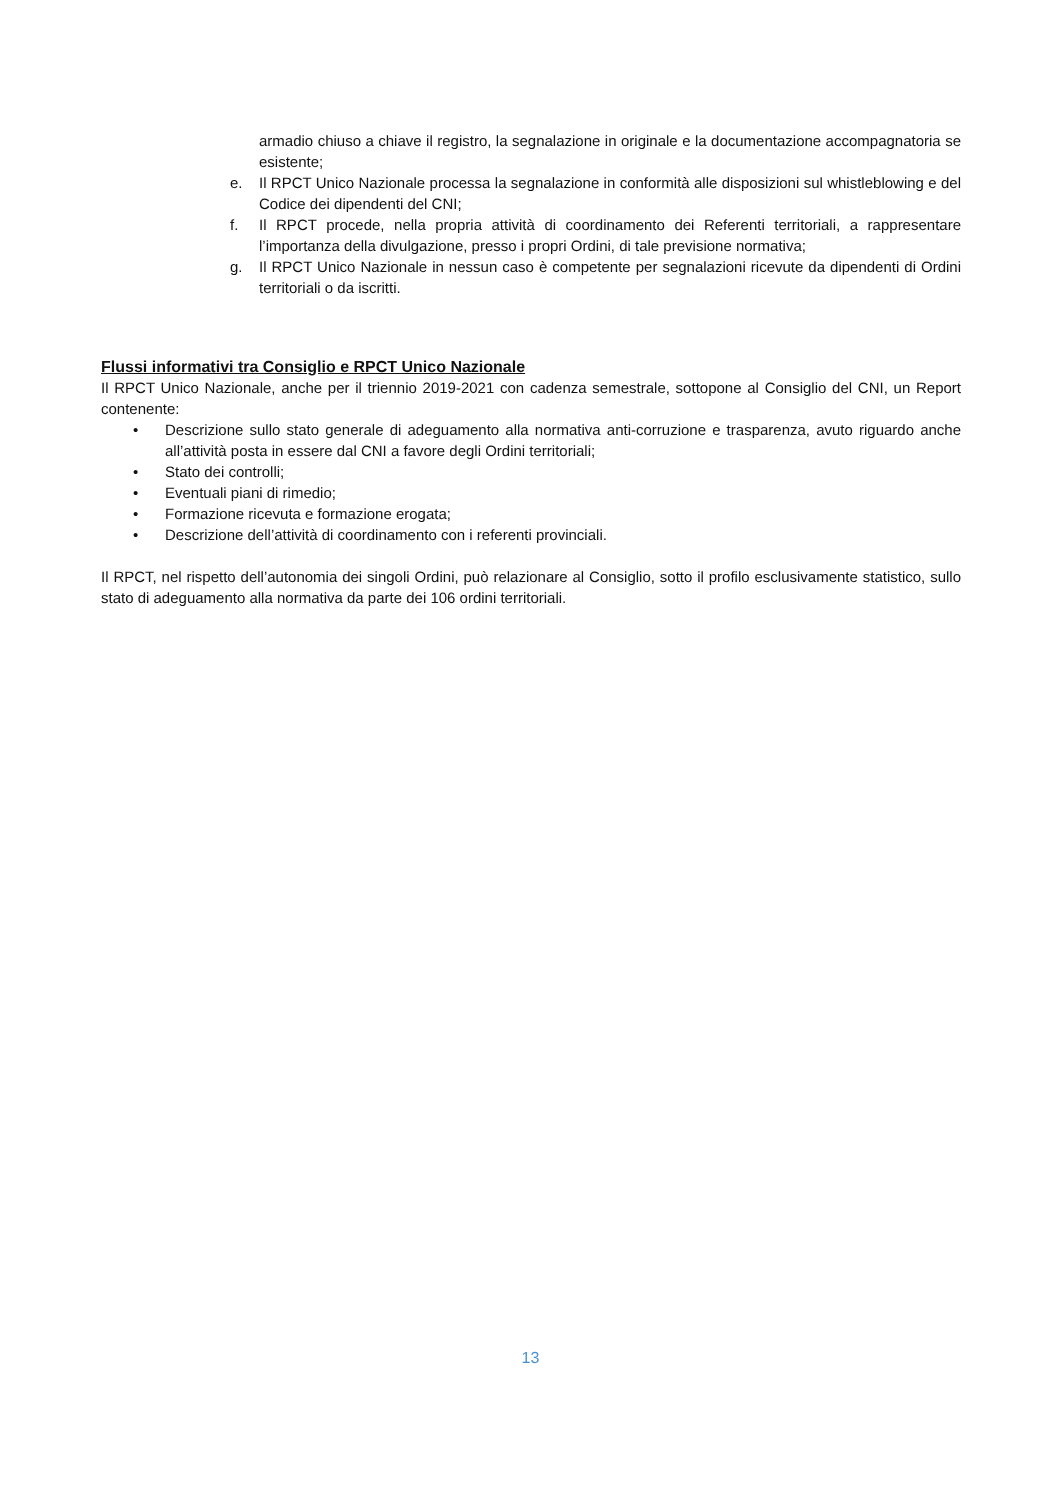armadio chiuso a chiave il registro, la segnalazione in originale e la documentazione accompagnatoria se esistente;
e. Il RPCT Unico Nazionale processa la segnalazione in conformità alle disposizioni sul whistleblowing e del Codice dei dipendenti del CNI;
f. Il RPCT procede, nella propria attività di coordinamento dei Referenti territoriali, a rappresentare l’importanza della divulgazione, presso i propri Ordini, di tale previsione normativa;
g. Il RPCT Unico Nazionale in nessun caso è competente per segnalazioni ricevute da dipendenti di Ordini territoriali o da iscritti.
Flussi informativi tra Consiglio e RPCT Unico Nazionale
Il RPCT Unico Nazionale, anche per il triennio 2019-2021 con cadenza semestrale, sottopone al Consiglio del CNI, un Report contenente:
• Descrizione sullo stato generale di adeguamento alla normativa anti-corruzione e trasparenza, avuto riguardo anche all’attività posta in essere dal CNI a favore degli Ordini territoriali;
• Stato dei controlli;
• Eventuali piani di rimedio;
• Formazione ricevuta e formazione erogata;
• Descrizione dell’attività di coordinamento con i referenti provinciali.
Il RPCT, nel rispetto dell’autonomia dei singoli Ordini, può relazionare al Consiglio, sotto il profilo esclusivamente statistico, sullo stato di adeguamento alla normativa da parte dei 106 ordini territoriali.
13